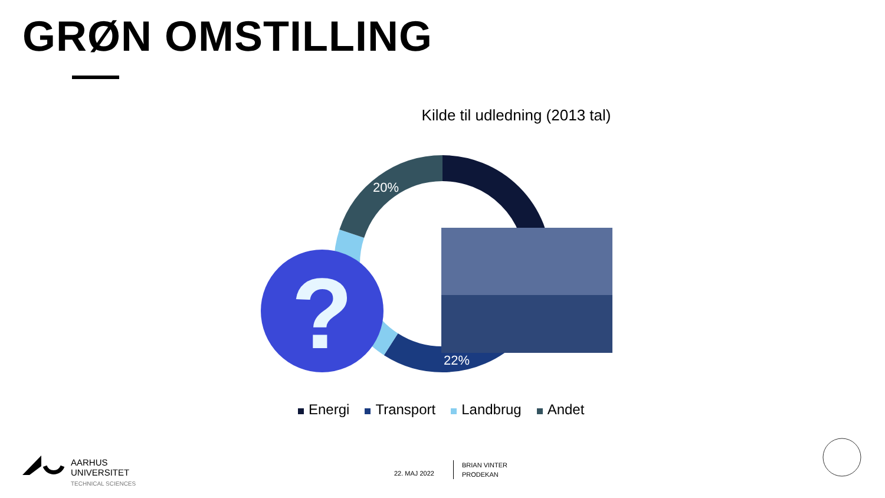GRØN OMSTILLING
Kilde til udledning (2013 tal)
20%
22%
?
Energi Transport Landbrug Andet
AARHUS
UNIVERSITET
TECHNICAL SCIENCES
22. MAJ 2022
BRIAN VINTER
PRODEKAN